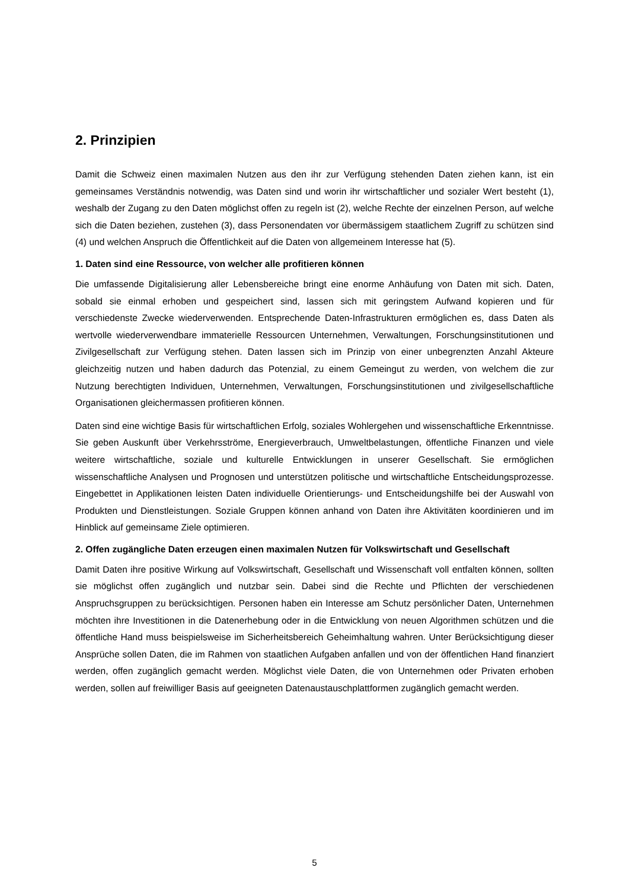2. Prinzipien
Damit die Schweiz einen maximalen Nutzen aus den ihr zur Verfügung stehenden Daten ziehen kann, ist ein gemeinsames Verständnis notwendig, was Daten sind und worin ihr wirtschaftlicher und sozialer Wert besteht (1), weshalb der Zugang zu den Daten möglichst offen zu regeln ist (2), welche Rechte der einzelnen Person, auf welche sich die Daten beziehen, zustehen (3), dass Personendaten vor übermässigem staatlichem Zugriff zu schützen sind (4) und welchen Anspruch die Öffentlichkeit auf die Daten von allgemeinem Interesse hat (5).
1. Daten sind eine Ressource, von welcher alle profitieren können
Die umfassende Digitalisierung aller Lebensbereiche bringt eine enorme Anhäufung von Daten mit sich. Daten, sobald sie einmal erhoben und gespeichert sind, lassen sich mit geringstem Aufwand kopieren und für verschiedenste Zwecke wiederverwenden. Entsprechende Daten-Infrastrukturen ermöglichen es, dass Daten als wertvolle wiederverwendbare immaterielle Ressourcen Unternehmen, Verwaltungen, Forschungsinstitutionen und Zivilgesellschaft zur Verfügung stehen. Daten lassen sich im Prinzip von einer unbegrenzten Anzahl Akteure gleichzeitig nutzen und haben dadurch das Potenzial, zu einem Gemeingut zu werden, von welchem die zur Nutzung berechtigten Individuen, Unternehmen, Verwaltungen, Forschungsinstitutionen und zivilgesellschaftliche Organisationen gleichermassen profitieren können.
Daten sind eine wichtige Basis für wirtschaftlichen Erfolg, soziales Wohlergehen und wissenschaftliche Erkenntnisse. Sie geben Auskunft über Verkehrsströme, Energieverbrauch, Umweltbelastungen, öffentliche Finanzen und viele weitere wirtschaftliche, soziale und kulturelle Entwicklungen in unserer Gesellschaft. Sie ermöglichen wissenschaftliche Analysen und Prognosen und unterstützen politische und wirtschaftliche Entscheidungsprozesse. Eingebettet in Applikationen leisten Daten individuelle Orientierungs- und Entscheidungshilfe bei der Auswahl von Produkten und Dienstleistungen. Soziale Gruppen können anhand von Daten ihre Aktivitäten koordinieren und im Hinblick auf gemeinsame Ziele optimieren.
2. Offen zugängliche Daten erzeugen einen maximalen Nutzen für Volkswirtschaft und Gesellschaft
Damit Daten ihre positive Wirkung auf Volkswirtschaft, Gesellschaft und Wissenschaft voll entfalten können, sollten sie möglichst offen zugänglich und nutzbar sein. Dabei sind die Rechte und Pflichten der verschiedenen Anspruchsgruppen zu berücksichtigen. Personen haben ein Interesse am Schutz persönlicher Daten, Unternehmen möchten ihre Investitionen in die Datenerhebung oder in die Entwicklung von neuen Algorithmen schützen und die öffentliche Hand muss beispielsweise im Sicherheitsbereich Geheimhaltung wahren. Unter Berücksichtigung dieser Ansprüche sollen Daten, die im Rahmen von staatlichen Aufgaben anfallen und von der öffentlichen Hand finanziert werden, offen zugänglich gemacht werden. Möglichst viele Daten, die von Unternehmen oder Privaten erhoben werden, sollen auf freiwilliger Basis auf geeigneten Datenaustauschplattformen zugänglich gemacht werden.
5